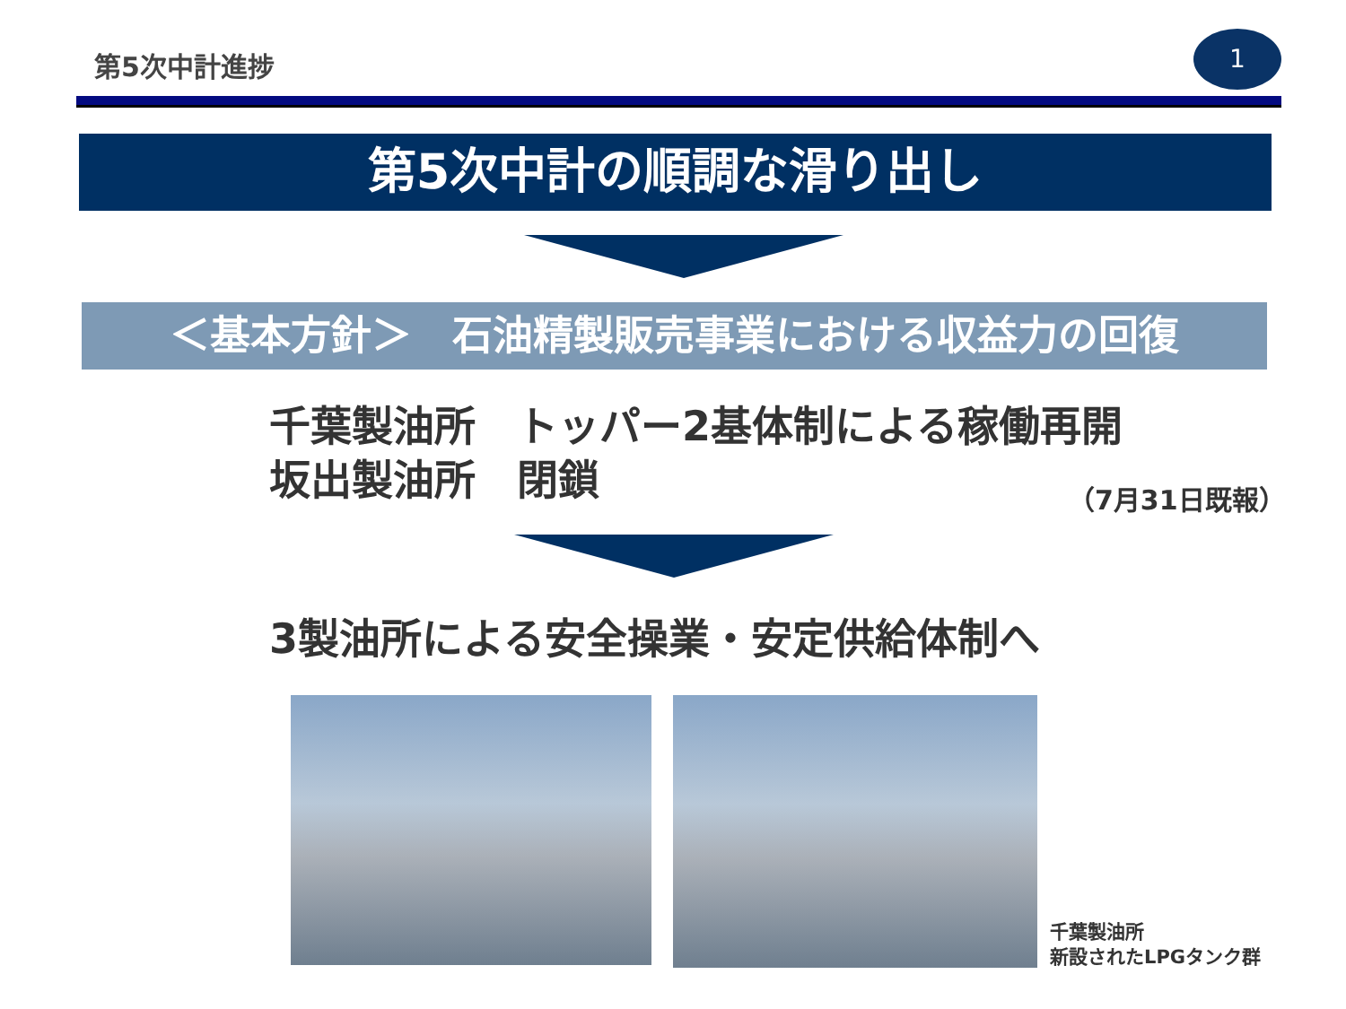第5次中計進捗
1
第5次中計の順調な滑り出し
＜基本方針＞　石油精製販売事業における収益力の回復
千葉製油所　トッパー2基体制による稼働再開
坂出製油所　閉鎖
（7月31日既報）
3製油所による安全操業・安定供給体制へ
千葉製油所
新設されたLPGタンク群